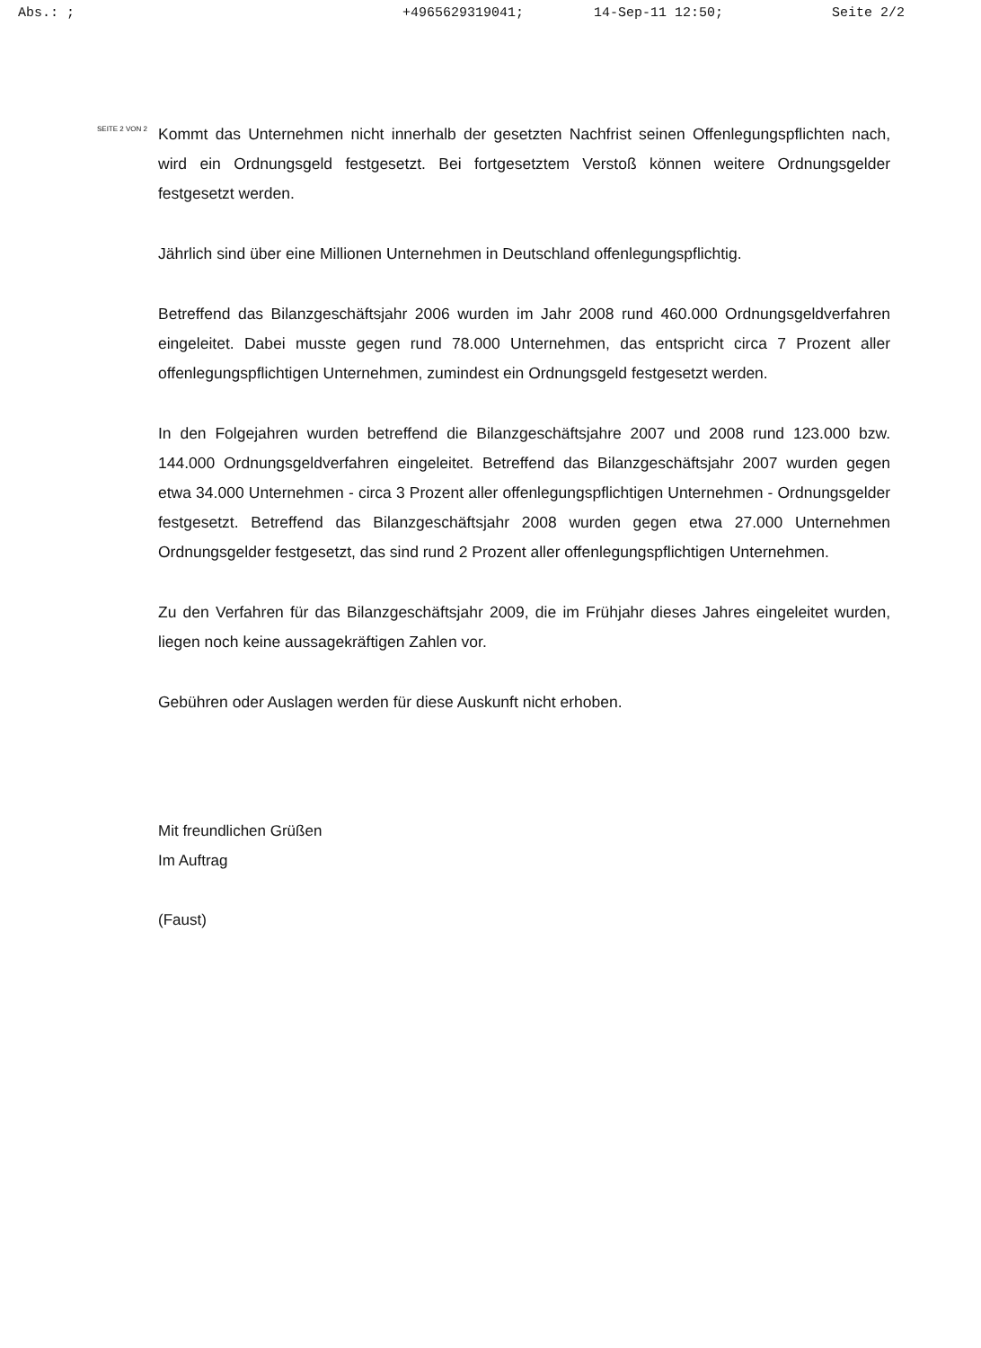Abs.: ; +4965629319041; 14-Sep-11 12:50; Seite 2/2
SEITE 2 VON 2
Kommt das Unternehmen nicht innerhalb der gesetzten Nachfrist seinen Offenlegungspflichten nach, wird ein Ordnungsgeld festgesetzt. Bei fortgesetztem Verstoß können weitere Ordnungsgelder festgesetzt werden.
Jährlich sind über eine Millionen Unternehmen in Deutschland offenlegungspflichtig.
Betreffend das Bilanzgeschäftsjahr 2006 wurden im Jahr 2008 rund 460.000 Ordnungsgeldverfahren eingeleitet. Dabei musste gegen rund 78.000 Unternehmen, das entspricht circa 7 Prozent aller offenlegungspflichtigen Unternehmen, zumindest ein Ordnungsgeld festgesetzt werden.
In den Folgejahren wurden betreffend die Bilanzgeschäftsjahre 2007 und 2008 rund 123.000 bzw. 144.000 Ordnungsgeldverfahren eingeleitet. Betreffend das Bilanzgeschäftsjahr 2007 wurden gegen etwa 34.000 Unternehmen - circa 3 Prozent aller offenlegungspflichtigen Unternehmen - Ordnungsgelder festgesetzt. Betreffend das Bilanzgeschäftsjahr 2008 wurden gegen etwa 27.000 Unternehmen Ordnungsgelder festgesetzt, das sind rund 2 Prozent aller offenlegungspflichtigen Unternehmen.
Zu den Verfahren für das Bilanzgeschäftsjahr 2009, die im Frühjahr dieses Jahres eingeleitet wurden, liegen noch keine aussagekräftigen Zahlen vor.
Gebühren oder Auslagen werden für diese Auskunft nicht erhoben.
Mit freundlichen Grüßen
Im Auftrag
(Faust)